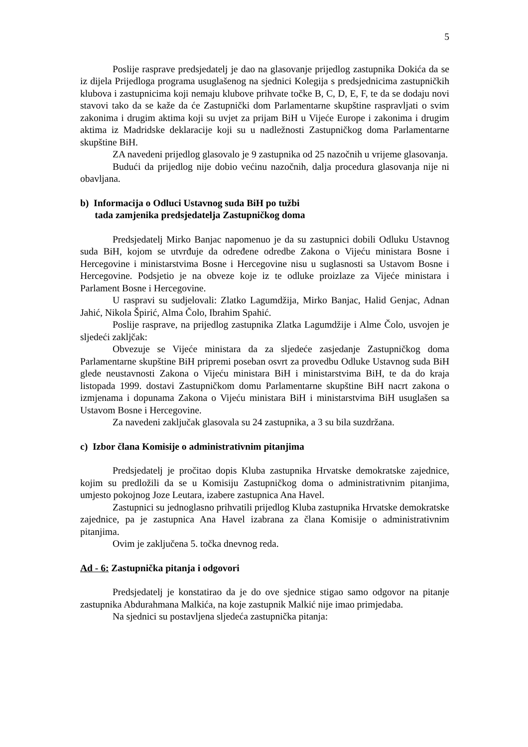5
Poslije rasprave predsjedatelj je dao na glasovanje prijedlog zastupnika Dokića da se iz dijela Prijedloga programa usuglašenog na sjednici Kolegija s predsjednicima zastupničkih klubova i zastupnicima koji nemaju klubove prihvate točke B, C, D, E, F, te da se dodaju novi stavovi tako da se kaže da će Zastupnički dom Parlamentarne skupštine raspravljati o svim zakonima i drugim aktima koji su uvjet za prijam BiH u Vijeće Europe i zakonima i drugim aktima iz Madridske deklaracije koji su u nadležnosti Zastupničkog doma Parlamentarne skupštine BiH.
ZA navedeni prijedlog glasovalo je 9 zastupnika od 25 nazočnih u vrijeme glasovanja.
Budući da prijedlog nije dobio većinu nazočnih, dalja procedura glasovanja nije ni obavljana.
b) Informacija o Odluci Ustavnog suda BiH po tužbi
tada zamjenika predsjedatelja Zastupničkog doma
Predsjedatelj Mirko Banjac napomenuo je da su zastupnici dobili Odluku Ustavnog suda BiH, kojom se utvrđuje da određene odredbe Zakona o Vijeću ministara Bosne i Hercegovine i ministarstvima Bosne i Hercegovine nisu u suglasnosti sa Ustavom Bosne i Hercegovine. Podsjetio je na obveze koje iz te odluke proizlaze za Vijeće ministara i Parlament Bosne i Hercegovine.
U raspravi su sudjelovali: Zlatko Lagumdžija, Mirko Banjac, Halid Genjac, Adnan Jahić, Nikola Špirić, Alma Čolo, Ibrahim Spahić.
Poslije rasprave, na prijedlog zastupnika Zlatka Lagumdžije i Alme Čolo, usvojen je sljedeći zakljčak:
Obvezuje se Vijeće ministara da za sljedeće zasjedanje Zastupničkog doma Parlamentarne skupštine BiH pripremi poseban osvrt za provedbu Odluke Ustavnog suda BiH glede neustavnosti Zakona o Vijeću ministara BiH i ministarstvima BiH, te da do kraja listopada 1999. dostavi Zastupničkom domu Parlamentarne skupštine BiH nacrt zakona o izmjenama i dopunama Zakona o Vijeću ministara BiH i ministarstvima BiH usuglašen sa Ustavom Bosne i Hercegovine.
Za navedeni zaključak glasovala su 24 zastupnika, a 3 su bila suzdržana.
c) Izbor člana Komisije o administrativnim pitanjima
Predsjedatelj je pročitao dopis Kluba zastupnika Hrvatske demokratske zajednice, kojim su predložili da se u Komisiju Zastupničkog doma o administrativnim pitanjima, umjesto pokojnog Joze Leutara, izabere zastupnica Ana Havel.
Zastupnici su jednoglasno prihvatili prijedlog Kluba zastupnika Hrvatske demokratske zajednice, pa je zastupnica Ana Havel izabrana za člana Komisije o administrativnim pitanjima.
Ovim je zaključena 5. točka dnevnog reda.
Ad - 6: Zastupnička pitanja i odgovori
Predsjedatelj je konstatirao da je do ove sjednice stigao samo odgovor na pitanje zastupnika Abdurahmana Malkića, na koje zastupnik Malkić nije imao primjedaba.
Na sjednici su postavljena sljedeća zastupnička pitanja: